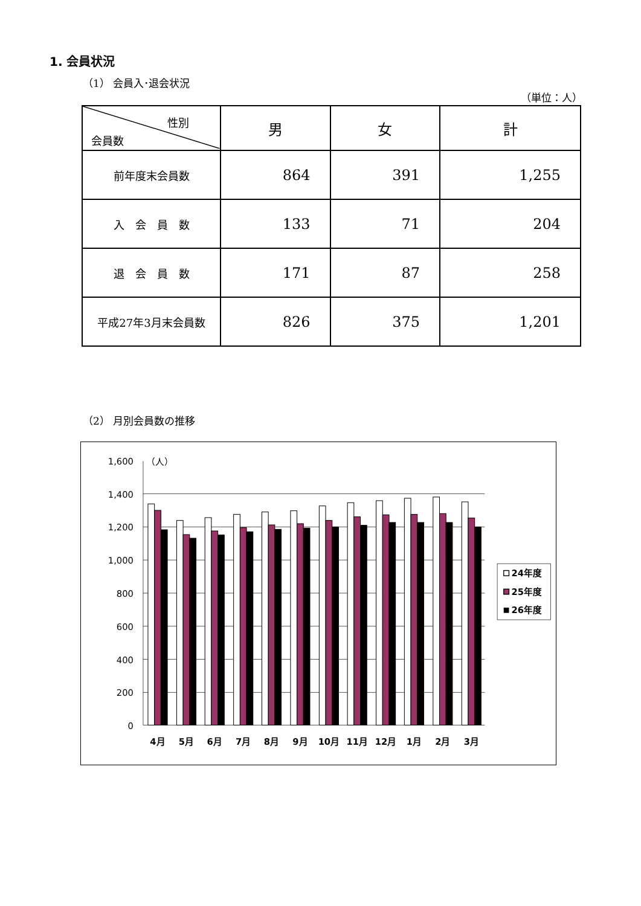1. 会員状況
（1） 会員入･退会状況
（単位：人）
| 性別 会員数 | 男 | 女 | 計 |
| --- | --- | --- | --- |
| 前年度末会員数 | 864 | 391 | 1,255 |
| 入 会 員 数 | 133 | 71 | 204 |
| 退 会 員 数 | 171 | 87 | 258 |
| 平成27年3月末会員数 | 826 | 375 | 1,201 |
（2） 月別会員数の推移
1,600
1,400
1,200
1,000
800
600
400
200
0
（人）
4月
5月
6月
7月
8月
9月
10月
11月
12月
1月
2月
3月
24年度
25年度
26年度